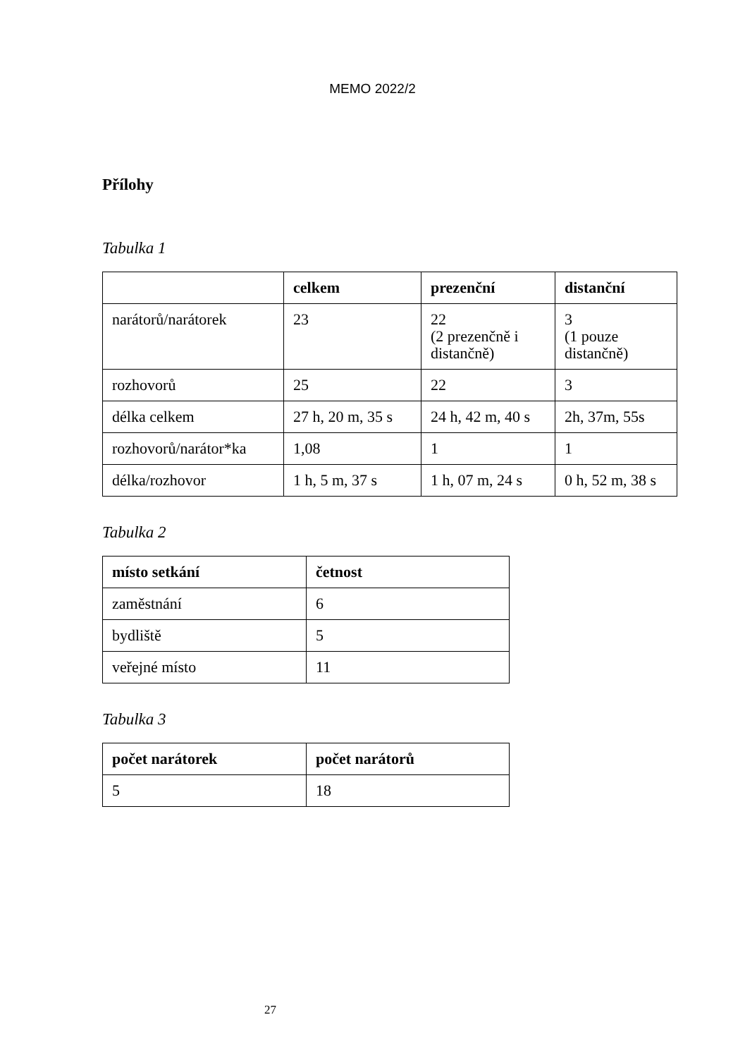MEMO 2022/2
Přílohy
Tabulka 1
| | celkem | prezenční | distanční |
| --- | --- | --- | --- |
| narátorů/narátorek | 23 | 22 (2 prezenčně i distančně) | 3 (1 pouze distančně) |
| rozhovorů | 25 | 22 | 3 |
| délka celkem | 27 h, 20 m, 35 s | 24 h, 42 m, 40 s | 2h, 37m, 55s |
| rozhovorů/narátor*ka | 1,08 | 1 | 1 |
| délka/rozhovor | 1 h, 5 m, 37 s | 1 h, 07 m, 24 s | 0 h, 52 m, 38 s |
Tabulka 2
| místo setkání | četnost |
| --- | --- |
| zaměstnání | 6 |
| bydliště | 5 |
| veřejné místo | 11 |
Tabulka 3
| počet narátorek | počet narátorů |
| --- | --- |
| 5 | 18 |
27